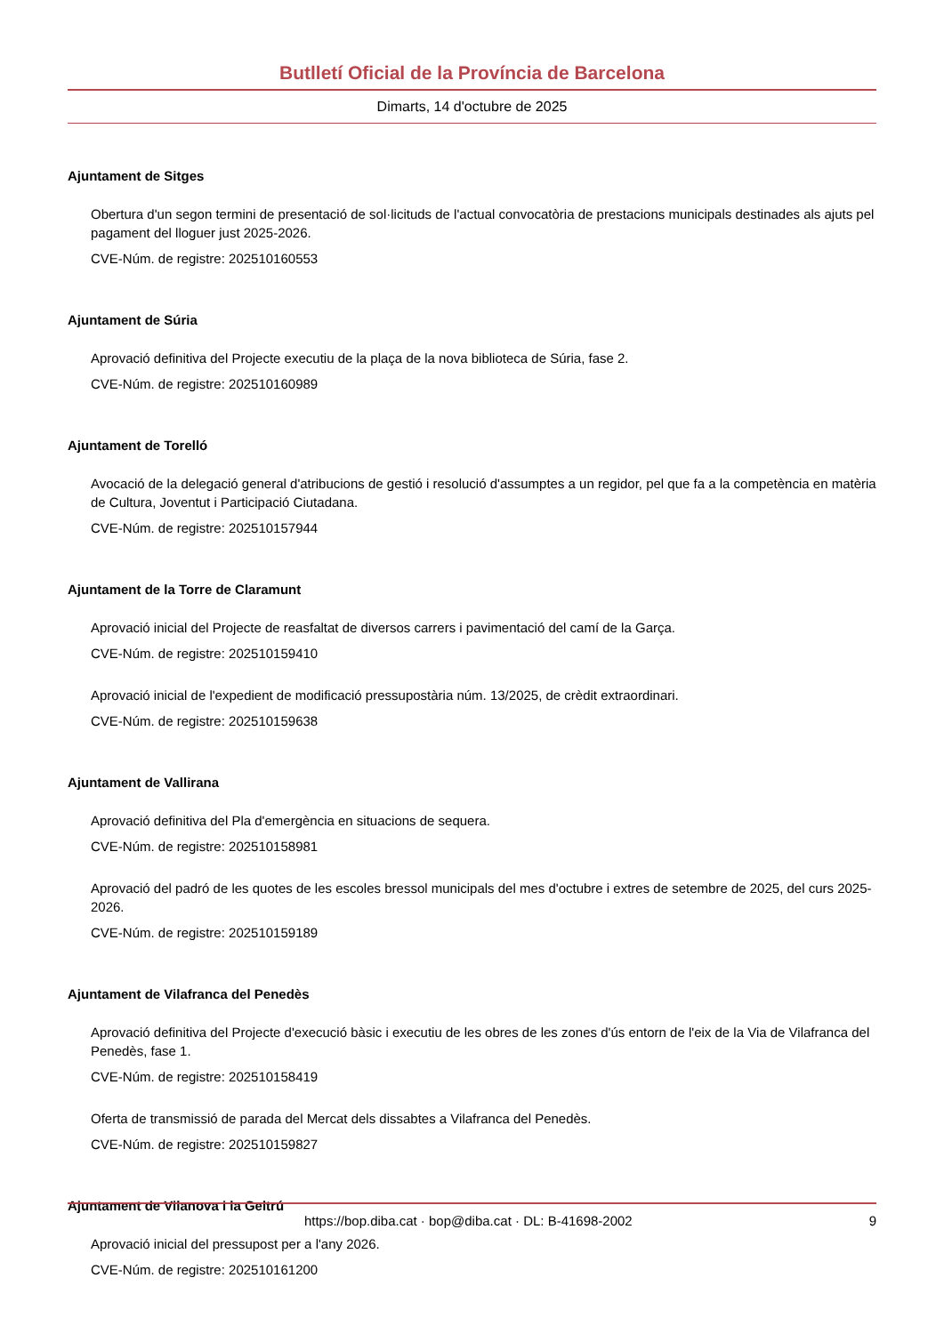Butlletí Oficial de la Província de Barcelona
Dimarts, 14 d'octubre de 2025
Ajuntament de Sitges
Obertura d'un segon termini de presentació de sol·licituds de l'actual convocatòria de prestacions municipals destinades als ajuts pel pagament del lloguer just 2025-2026.
CVE-Núm. de registre: 202510160553
Ajuntament de Súria
Aprovació definitiva del Projecte executiu de la plaça de la nova biblioteca de Súria, fase 2.
CVE-Núm. de registre: 202510160989
Ajuntament de Torelló
Avocació de la delegació general d'atribucions de gestió i resolució d'assumptes a un regidor, pel que fa a la competència en matèria de Cultura, Joventut i Participació Ciutadana.
CVE-Núm. de registre: 202510157944
Ajuntament de la Torre de Claramunt
Aprovació inicial del Projecte de reasfaltat de diversos carrers i pavimentació del camí de la Garça.
CVE-Núm. de registre: 202510159410
Aprovació inicial de l'expedient de modificació pressupostària núm. 13/2025, de crèdit extraordinari.
CVE-Núm. de registre: 202510159638
Ajuntament de Vallirana
Aprovació definitiva del Pla d'emergència en situacions de sequera.
CVE-Núm. de registre: 202510158981
Aprovació del padró de les quotes de les escoles bressol municipals del mes d'octubre i extres de setembre de 2025, del curs 2025-2026.
CVE-Núm. de registre: 202510159189
Ajuntament de Vilafranca del Penedès
Aprovació definitiva del Projecte d'execució bàsic i executiu de les obres de les zones d'ús entorn de l'eix de la Via de Vilafranca del Penedès, fase 1.
CVE-Núm. de registre: 202510158419
Oferta de transmissió de parada del Mercat dels dissabtes a Vilafranca del Penedès.
CVE-Núm. de registre: 202510159827
Ajuntament de Vilanova i la Geltrú
Aprovació inicial del pressupost per a l'any 2026.
CVE-Núm. de registre: 202510161200
https://bop.diba.cat · bop@diba.cat · DL: B-41698-2002 9